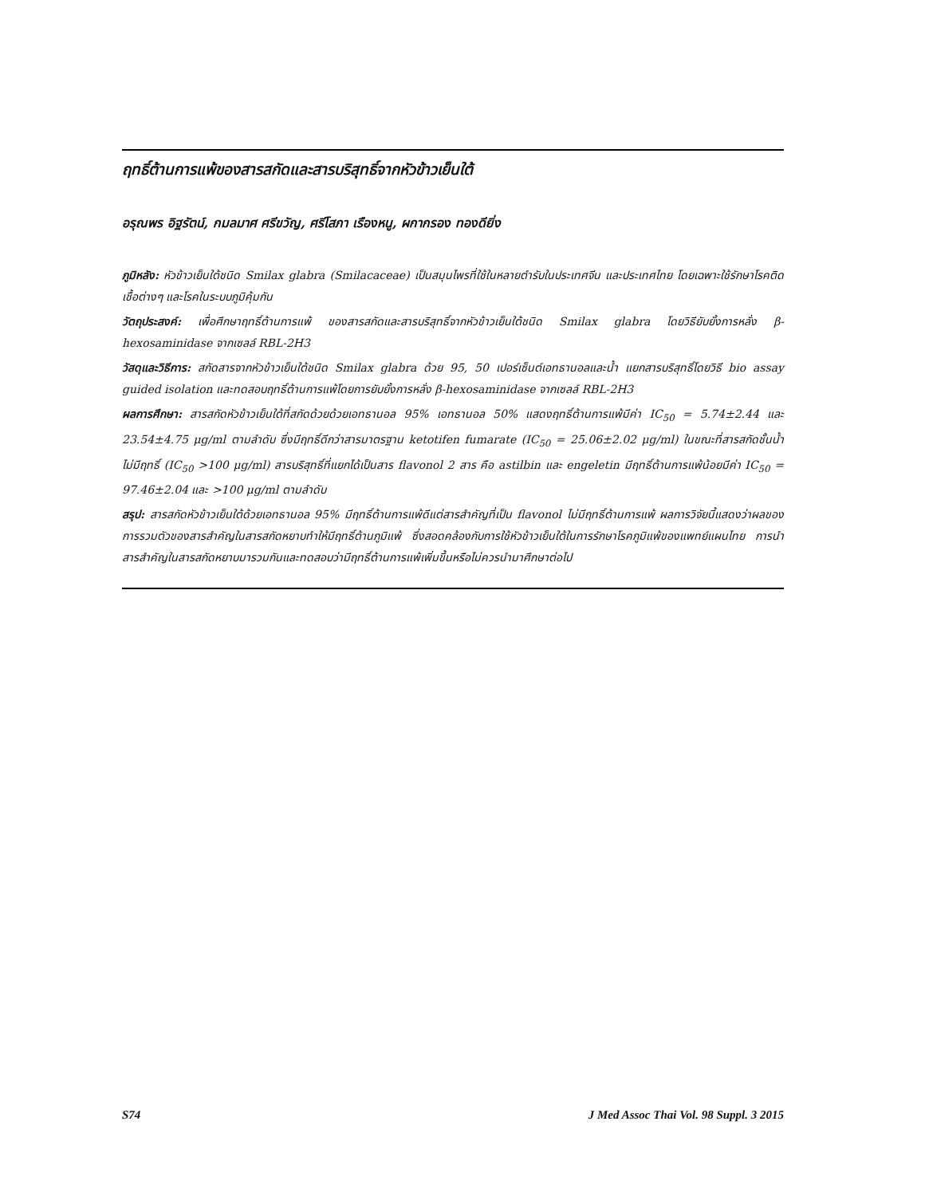ฤทธิ์ต้านการแพ้ของสารสกัดและสารบริสุทธิ์จากหัวข้าวเย็นใต้
อรุณพร อิฐรัตน์, กมลมาศ ศรีขวัญ, ศรีโสภา เรืองหนู, ผกากรอง ทองดียิ่ง
ภูมิหลัง: หัวข้าวเย็นใต้ชนิด Smilax glabra (Smilacaceae) เป็นสมุนไพรที่ใช้ในหลายตำรับในประเทศจีน และประเทศไทย โดยเฉพาะใช้รักษาโรคติดเชื้อต่างๆ และโรคในระบบภูมิคุ้มกัน
วัตถุประสงค์: เพื่อศึกษาฤทธิ์ต้านการแพ้ ของสารสกัดและสารบริสุทธิ์จากหัวข้าวเย็นใต้ชนิด Smilax glabra โดยวิธียับยั้งการหลั่ง β-hexosaminidase จากเซลล์ RBL-2H3
วัสดุและวิธีการ: สกัดสารจากหัวข้าวเย็นใต้ชนิด Smilax glabra ด้วย 95, 50 เปอร์เซ็นต์เอทธานอลและน้ำ แยกสารบริสุทธิ์โดยวิธี bio assay guided isolation และทดสอบฤทธิ์ต้านการแพ้โดยการยับยั้งการหลั่ง β-hexosaminidase จากเซลล์ RBL-2H3
ผลการศึกษา: สารสกัดหัวข้าวเย็นใต้ที่สกัดด้วยด้วยเอทธานอล 95% เอทธานอล 50% แสดงฤทธิ์ต้านการแพ้มีค่า IC<sub>50</sub> = 5.74±2.44 และ 23.54±4.75 μg/ml ตามลำดับ ซึ่งมีฤทธิ์ดีกว่าสารมาตรฐาน ketotifen fumarate (IC<sub>50</sub> = 25.06±2.02 μg/ml) ในขณะที่สารสกัดชั้นน้ำไม่มีฤทธิ์ (IC<sub>50</sub> >100 μg/ml) สารบริสุทธิ์ที่แยกได้เป็นสาร flavonol 2 สาร คือ astilbin และ engeletin มีฤทธิ์ต้านการแพ้น้อยมีค่า IC<sub>50</sub> = 97.46±2.04 และ >100 μg/ml ตามลำดับ
สรุป: สารสกัดหัวข้าวเย็นใต้ด้วยเอทธานอล 95% มีฤทธิ์ต้านการแพ้ดีแต่สารสำคัญที่เป็น flavonol ไม่มีฤทธิ์ต้านการแพ้ ผลการวิจัยนี้แสดงว่าผลของการรวมตัวของสารสำคัญในสารสกัดหยาบทำให้มีฤทธิ์ต้านภูมิแพ้ ซึ่งสอดคล้องกับการใช้หัวข้าวเย็นใต้ในการรักษาโรคภูมิแพ้ของแพทย์แผนไทย การนำสารสำคัญในสารสกัดหยาบมารวมกันและทดสอบว่ามีฤทธิ์ต้านการแพ้เพิ่มขึ้นหรือไม่ควรนำมาศึกษาต่อไป
S74 J Med Assoc Thai Vol. 98 Suppl. 3 2015